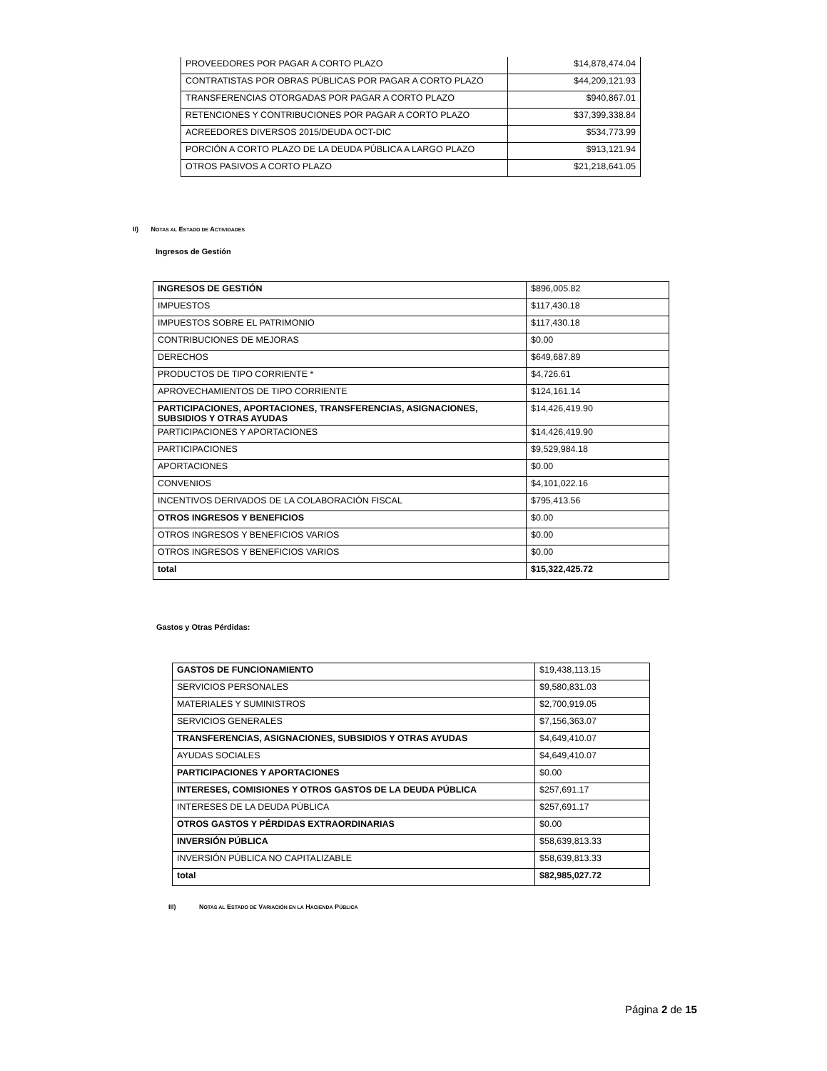| PROVEEDORES POR PAGAR A CORTO PLAZO | $14,878,474.04 |
| CONTRATISTAS POR OBRAS PÚBLICAS POR PAGAR A CORTO PLAZO | $44,209,121.93 |
| TRANSFERENCIAS OTORGADAS POR PAGAR A CORTO PLAZO | $940,867.01 |
| RETENCIONES Y CONTRIBUCIONES POR PAGAR A CORTO PLAZO | $37,399,338.84 |
| ACREEDORES DIVERSOS 2015/DEUDA OCT-DIC | $534,773.99 |
| PORCIÓN A CORTO PLAZO DE LA DEUDA PÚBLICA A LARGO PLAZO | $913,121.94 |
| OTROS PASIVOS A CORTO PLAZO | $21,218,641.05 |
II) NOTAS AL ESTADO DE ACTIVIDADES
Ingresos de Gestión
| INGRESOS DE GESTIÓN | $896,005.82 |
| IMPUESTOS | $117,430.18 |
| IMPUESTOS SOBRE EL PATRIMONIO | $117,430.18 |
| CONTRIBUCIONES DE MEJORAS | $0.00 |
| DERECHOS | $649,687.89 |
| PRODUCTOS DE TIPO CORRIENTE * | $4,726.61 |
| APROVECHAMIENTOS DE TIPO CORRIENTE | $124,161.14 |
| PARTICIPACIONES, APORTACIONES, TRANSFERENCIAS, ASIGNACIONES, SUBSIDIOS Y OTRAS AYUDAS | $14,426,419.90 |
| PARTICIPACIONES Y APORTACIONES | $14,426,419.90 |
| PARTICIPACIONES | $9,529,984.18 |
| APORTACIONES | $0.00 |
| CONVENIOS | $4,101,022.16 |
| INCENTIVOS DERIVADOS DE LA COLABORACIÓN FISCAL | $795,413.56 |
| OTROS INGRESOS Y BENEFICIOS | $0.00 |
| OTROS INGRESOS Y BENEFICIOS VARIOS | $0.00 |
| OTROS INGRESOS Y BENEFICIOS VARIOS | $0.00 |
| total | $15,322,425.72 |
Gastos y Otras Pérdidas:
| GASTOS DE FUNCIONAMIENTO | $19,438,113.15 |
| SERVICIOS PERSONALES | $9,580,831.03 |
| MATERIALES Y SUMINISTROS | $2,700,919.05 |
| SERVICIOS GENERALES | $7,156,363.07 |
| TRANSFERENCIAS, ASIGNACIONES, SUBSIDIOS Y OTRAS AYUDAS | $4,649,410.07 |
| AYUDAS SOCIALES | $4,649,410.07 |
| PARTICIPACIONES Y APORTACIONES | $0.00 |
| INTERESES, COMISIONES Y OTROS GASTOS DE LA DEUDA PÚBLICA | $257,691.17 |
| INTERESES DE LA DEUDA PÚBLICA | $257,691.17 |
| OTROS GASTOS Y PÉRDIDAS EXTRAORDINARIAS | $0.00 |
| INVERSIÓN PÚBLICA | $58,639,813.33 |
| INVERSIÓN PÚBLICA NO CAPITALIZABLE | $58,639,813.33 |
| total | $82,985,027.72 |
III) NOTAS AL ESTADO DE VARIACIÓN EN LA HACIENDA PÚBLICA
Página 2 de 15